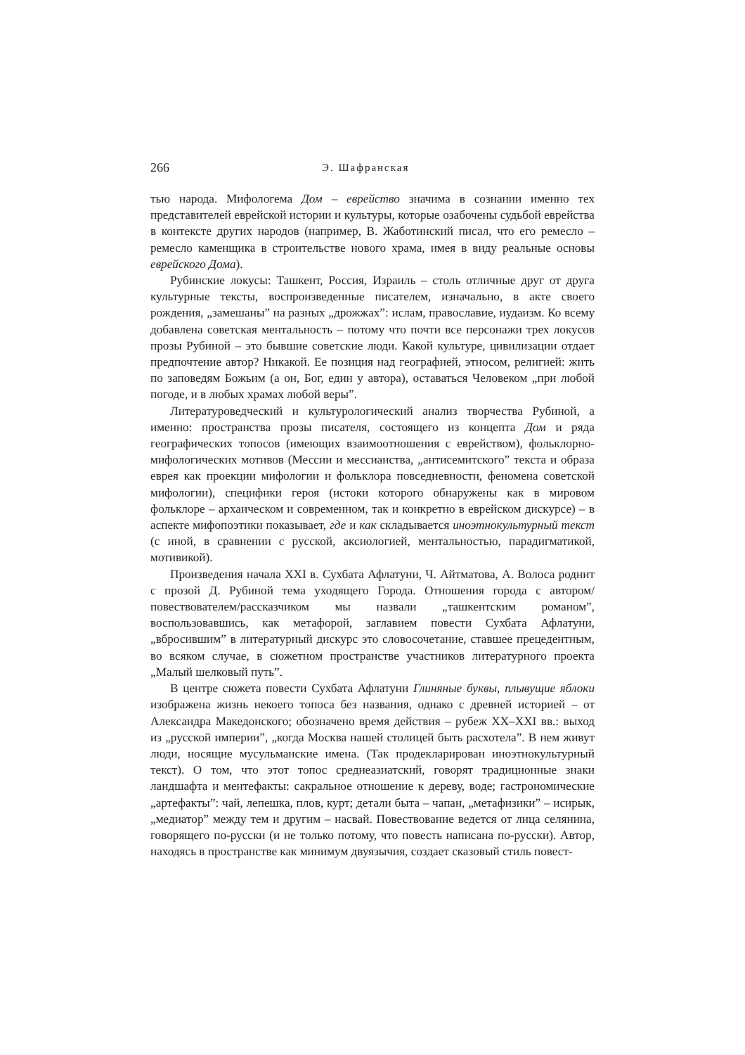266 Э. Шафранская
тью народа. Мифологема Дом – еврейство значима в сознании именно тех представителей еврейской истории и культуры, которые озабочены судьбой еврейства в контексте других народов (например, В. Жаботинский писал, что его ремесло – ремесло каменщика в строительстве нового храма, имея в виду реальные основы еврейского Дома).
Рубинские локусы: Ташкент, Россия, Израиль – столь отличные друг от друга культурные тексты, воспроизведенные писателем, изначально, в акте своего рождения, „замешаны” на разных „дрожжах”: ислам, православие, иудаизм. Ко всему добавлена советская ментальность – потому что почти все персонажи трех локусов прозы Рубиной – это бывшие советские люди. Какой культуре, цивилизации отдает предпочтение автор? Никакой. Ее позиция над географией, этносом, религией: жить по заповедям Божьим (а он, Бог, един у автора), оставаться Человеком „при любой погоде, и в любых храмах любой веры”.
Литературоведческий и культурологический анализ творчества Рубиной, а именно: пространства прозы писателя, состоящего из концепта Дом и ряда географических топосов (имеющих взаимоотношения с еврейством), фольклорно-мифологических мотивов (Мессии и мессианства, „антисемитского” текста и образа еврея как проекции мифологии и фольклора повседневности, феномена советской мифологии), специфики героя (истоки которого обнаружены как в мировом фольклоре – архаическом и современном, так и конкретно в еврейском дискурсе) – в аспекте мифопоэтики показывает, где и как складывается иноэтнокультурный текст (с иной, в сравнении с русской, аксиологией, ментальностью, парадигматикой, мотивикой).
Произведения начала XXI в. Сухбата Афлатуни, Ч. Айтматова, А. Волоса роднит с прозой Д. Рубиной тема уходящего Города. Отношения города с автором/повествователем/рассказчиком мы назвали „ташкентским романом”, воспользовавшись, как метафорой, заглавием повести Сухбата Афлатуни, „вбросившим” в литературный дискурс это словосочетание, ставшее прецедентным, во всяком случае, в сюжетном пространстве участников литературного проекта „Малый шелковый путь”.
В центре сюжета повести Сухбата Афлатуни Глиняные буквы, плывущие яблоки изображена жизнь некоего топоса без названия, однако с древней историей – от Александра Македонского; обозначено время действия – рубеж XX–XXI вв.: выход из „русской империи”, „когда Москва нашей столицей быть расхотела”. В нем живут люди, носящие мусульманские имена. (Так продекларирован иноэтнокультурный текст). О том, что этот топос среднеазиатский, говорят традиционные знаки ландшафта и ментефакты: сакральное отношение к дереву, воде; гастрономические „артефакты”: чай, лепешка, плов, курт; детали быта – чапан, „метафизики” – исирык, „медиатор” между тем и другим – насвай. Повествование ведется от лица селянина, говорящего по-русски (и не только потому, что повесть написана по-русски). Автор, находясь в пространстве как минимум двуязычия, создает сказовый стиль повест-